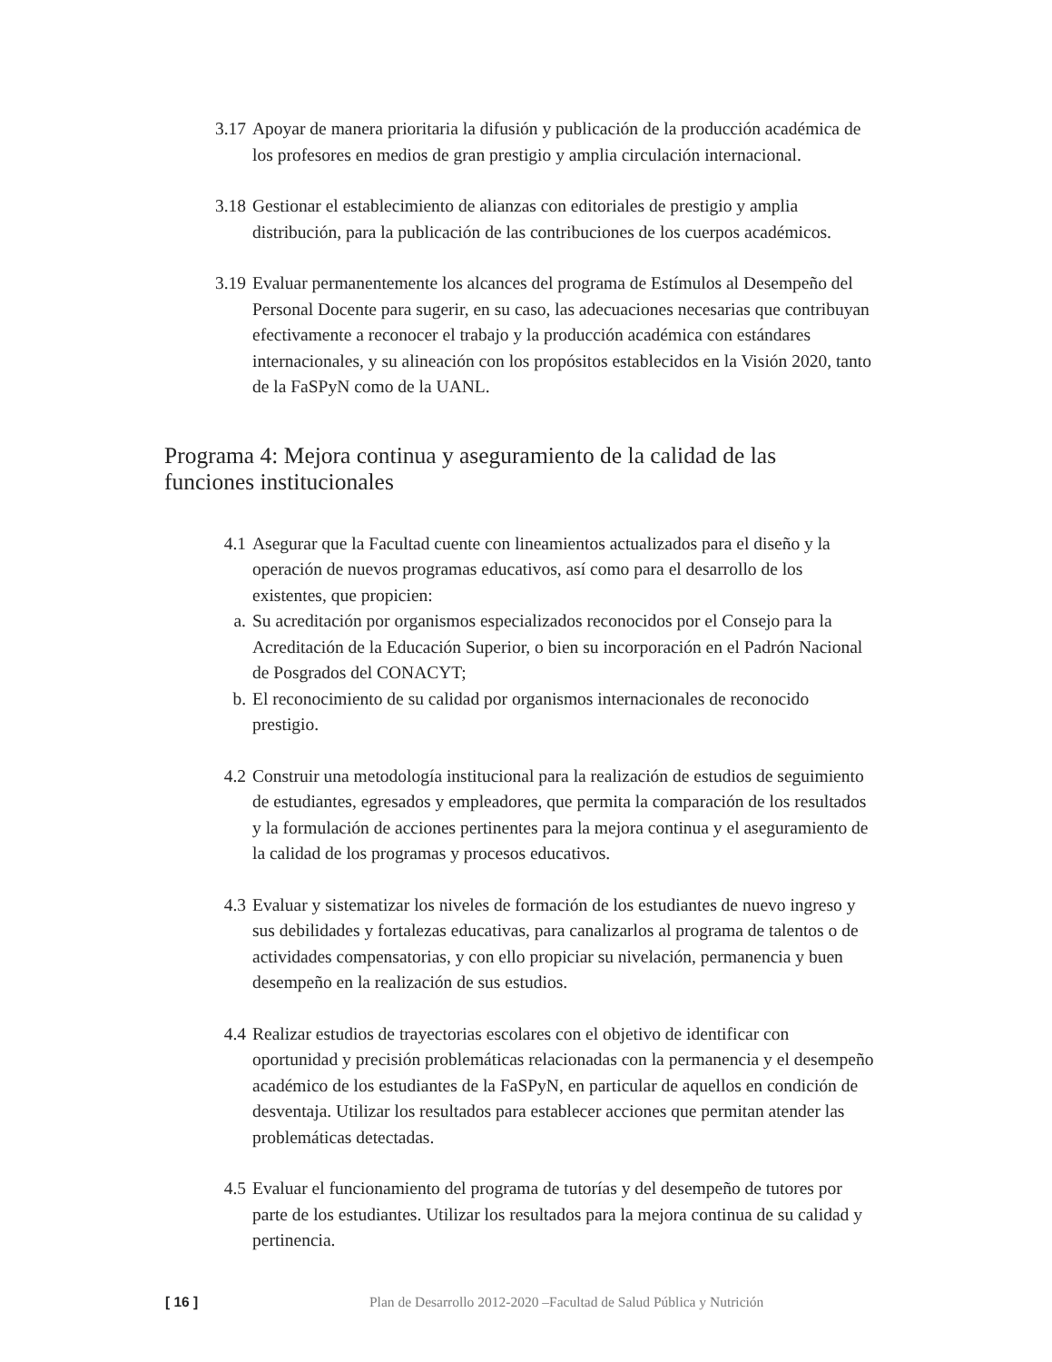3.17 Apoyar de manera prioritaria la difusión y publicación de la producción académica de los profesores en medios de gran prestigio y amplia circulación internacional.
3.18 Gestionar el establecimiento de alianzas con editoriales de prestigio y amplia distribución, para la publicación de las contribuciones de los cuerpos académicos.
3.19 Evaluar permanentemente los alcances del programa de Estímulos al Desempeño del Personal Docente para sugerir, en su caso, las adecuaciones necesarias que contribuyan efectivamente a reconocer el trabajo y la producción académica con estándares internacionales, y su alineación con los propósitos establecidos en la Visión 2020, tanto de la FaSPyN como de la UANL.
Programa 4: Mejora continua y aseguramiento de la calidad de las funciones institucionales
4.1 Asegurar que la Facultad cuente con lineamientos actualizados para el diseño y la operación de nuevos programas educativos, así como para el desarrollo de los existentes, que propicien:
a. Su acreditación por organismos especializados reconocidos por el Consejo para la Acreditación de la Educación Superior, o bien su incorporación en el Padrón Nacional de Posgrados del CONACYT;
b. El reconocimiento de su calidad por organismos internacionales de reconocido prestigio.
4.2 Construir una metodología institucional para la realización de estudios de seguimiento de estudiantes, egresados y empleadores, que permita la comparación de los resultados y la formulación de acciones pertinentes para la mejora continua y el aseguramiento de la calidad de los programas y procesos educativos.
4.3 Evaluar y sistematizar los niveles de formación de los estudiantes de nuevo ingreso y sus debilidades y fortalezas educativas, para canalizarlos al programa de talentos o de actividades compensatorias, y con ello propiciar su nivelación, permanencia y buen desempeño en la realización de sus estudios.
4.4 Realizar estudios de trayectorias escolares con el objetivo de identificar con oportunidad y precisión problemáticas relacionadas con la permanencia y el desempeño académico de los estudiantes de la FaSPyN, en particular de aquellos en condición de desventaja. Utilizar los resultados para establecer acciones que permitan atender las problemáticas detectadas.
4.5 Evaluar el funcionamiento del programa de tutorías y del desempeño de tutores por parte de los estudiantes. Utilizar los resultados para la mejora continua de su calidad y pertinencia.
[ 16 ] Plan de Desarrollo 2012-2020 –Facultad de Salud Pública y Nutrición